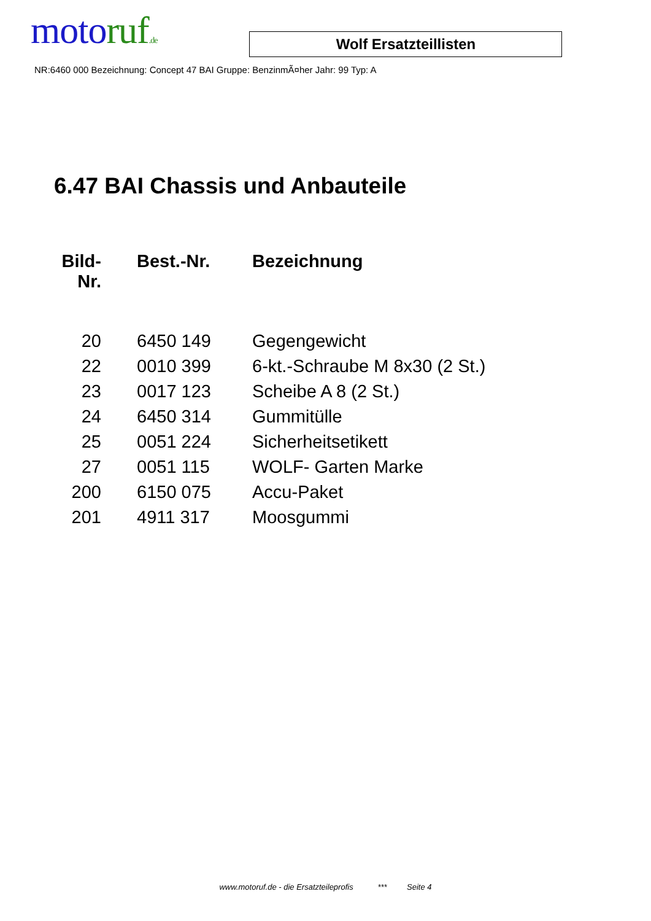moto ruf.de
Wolf Ersatzteillisten
NR:6460 000 Bezeichnung: Concept 47 BAI Gruppe: BenzinmÃ¤her Jahr: 99 Typ: A
6.47 BAI Chassis und Anbauteile
| Bild- Nr. | Best.-Nr. | Bezeichnung |
| --- | --- | --- |
| 20 | 6450 149 | Gegengewicht |
| 22 | 0010 399 | 6-kt.-Schraube M 8x30 (2 St.) |
| 23 | 0017 123 | Scheibe A 8 (2 St.) |
| 24 | 6450 314 | Gummitülle |
| 25 | 0051 224 | Sicherheitsetikett |
| 27 | 0051 115 | WOLF- Garten Marke |
| 200 | 6150 075 | Accu-Paket |
| 201 | 4911 317 | Moosgummi |
www.motoruf.de - die Ersatzteileprofis *** Seite 4